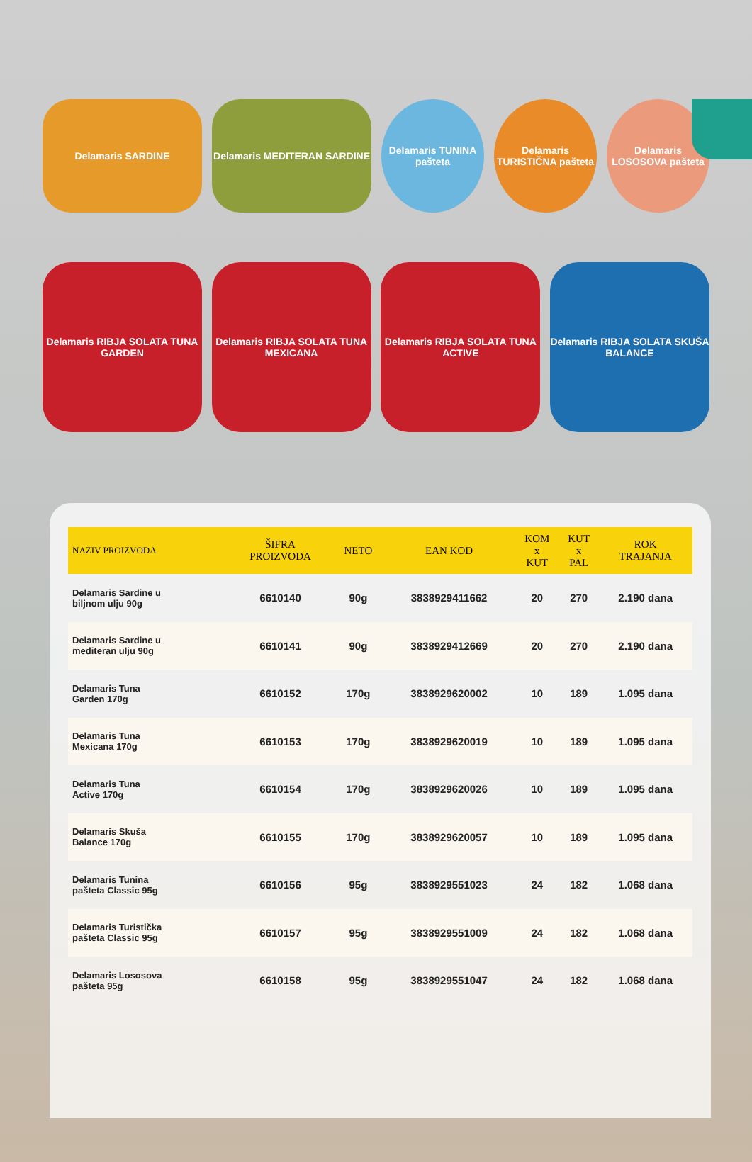Delamaris SARDINE Delamaris MEDITERAN SARDINE
Delamaris TUNINA pašteta
Delamaris TURISTIČNA pašteta
Delamaris LOSOSOVA pašteta
Delamaris RIBJA SOLATA TUNA GARDEN
Delamaris RIBJA SOLATA TUNA MEXICANA
Delamaris RIBJA SOLATA TUNA ACTIVE
Delamaris RIBJA SOLATA SKUŠA BALANCE
| NAZIV PROIZVODA | ŠIFRA PROIZVODA | NETO | EAN KOD | KOM x KUT | KUT x PAL | ROK TRAJANJA |
| --- | --- | --- | --- | --- | --- | --- |
| Delamaris Sardine u biljnom ulju 90g | 6610140 | 90g | 3838929411662 | 20 | 270 | 2.190 dana |
| Delamaris Sardine u mediteran ulju 90g | 6610141 | 90g | 3838929412669 | 20 | 270 | 2.190 dana |
| Delamaris Tuna Garden 170g | 6610152 | 170g | 3838929620002 | 10 | 189 | 1.095 dana |
| Delamaris Tuna Mexicana 170g | 6610153 | 170g | 3838929620019 | 10 | 189 | 1.095 dana |
| Delamaris Tuna Active 170g | 6610154 | 170g | 3838929620026 | 10 | 189 | 1.095 dana |
| Delamaris Skuša Balance 170g | 6610155 | 170g | 3838929620057 | 10 | 189 | 1.095 dana |
| Delamaris Tunina pašteta Classic 95g | 6610156 | 95g | 3838929551023 | 24 | 182 | 1.068 dana |
| Delamaris Turistička pašteta Classic 95g | 6610157 | 95g | 3838929551009 | 24 | 182 | 1.068 dana |
| Delamaris Lososova pašteta 95g | 6610158 | 95g | 3838929551047 | 24 | 182 | 1.068 dana |